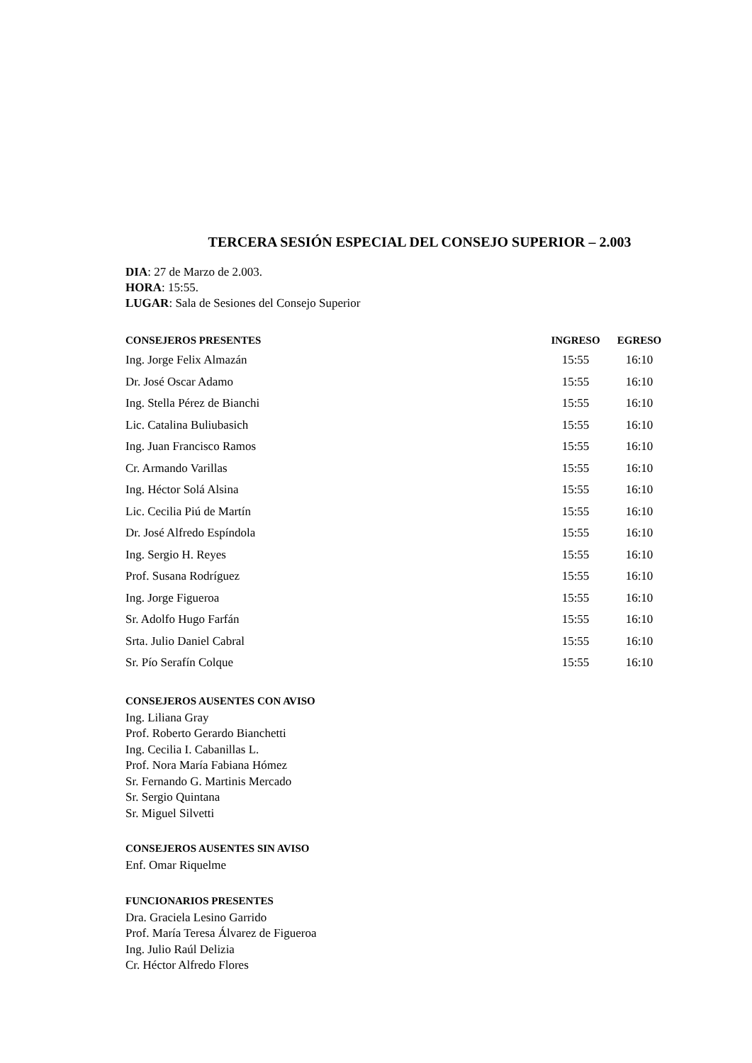TERCERA SESIÓN ESPECIAL DEL CONSEJO SUPERIOR – 2.003
DIA: 27 de Marzo de 2.003.
HORA: 15:55.
LUGAR: Sala de Sesiones del Consejo Superior
| CONSEJEROS PRESENTES | INGRESO | EGRESO |
| --- | --- | --- |
| Ing. Jorge Felix Almazán | 15:55 | 16:10 |
| Dr. José Oscar Adamo | 15:55 | 16:10 |
| Ing. Stella Pérez de Bianchi | 15:55 | 16:10 |
| Lic. Catalina Buliubasich | 15:55 | 16:10 |
| Ing. Juan Francisco Ramos | 15:55 | 16:10 |
| Cr. Armando Varillas | 15:55 | 16:10 |
| Ing. Héctor Solá Alsina | 15:55 | 16:10 |
| Lic. Cecilia Piú de Martín | 15:55 | 16:10 |
| Dr. José Alfredo Espíndola | 15:55 | 16:10 |
| Ing. Sergio H. Reyes | 15:55 | 16:10 |
| Prof. Susana Rodríguez | 15:55 | 16:10 |
| Ing. Jorge Figueroa | 15:55 | 16:10 |
| Sr. Adolfo Hugo Farfán | 15:55 | 16:10 |
| Srta. Julio Daniel Cabral | 15:55 | 16:10 |
| Sr. Pío Serafín Colque | 15:55 | 16:10 |
CONSEJEROS AUSENTES CON AVISO
Ing. Liliana Gray
Prof. Roberto Gerardo Bianchetti
Ing. Cecilia I. Cabanillas L.
Prof. Nora María Fabiana Hómez
Sr. Fernando G. Martinis Mercado
Sr. Sergio Quintana
Sr. Miguel Silvetti
CONSEJEROS AUSENTES SIN AVISO
Enf. Omar Riquelme
FUNCIONARIOS PRESENTES
Dra. Graciela Lesino Garrido
Prof. María Teresa Álvarez de Figueroa
Ing. Julio Raúl Delizia
Cr. Héctor Alfredo Flores